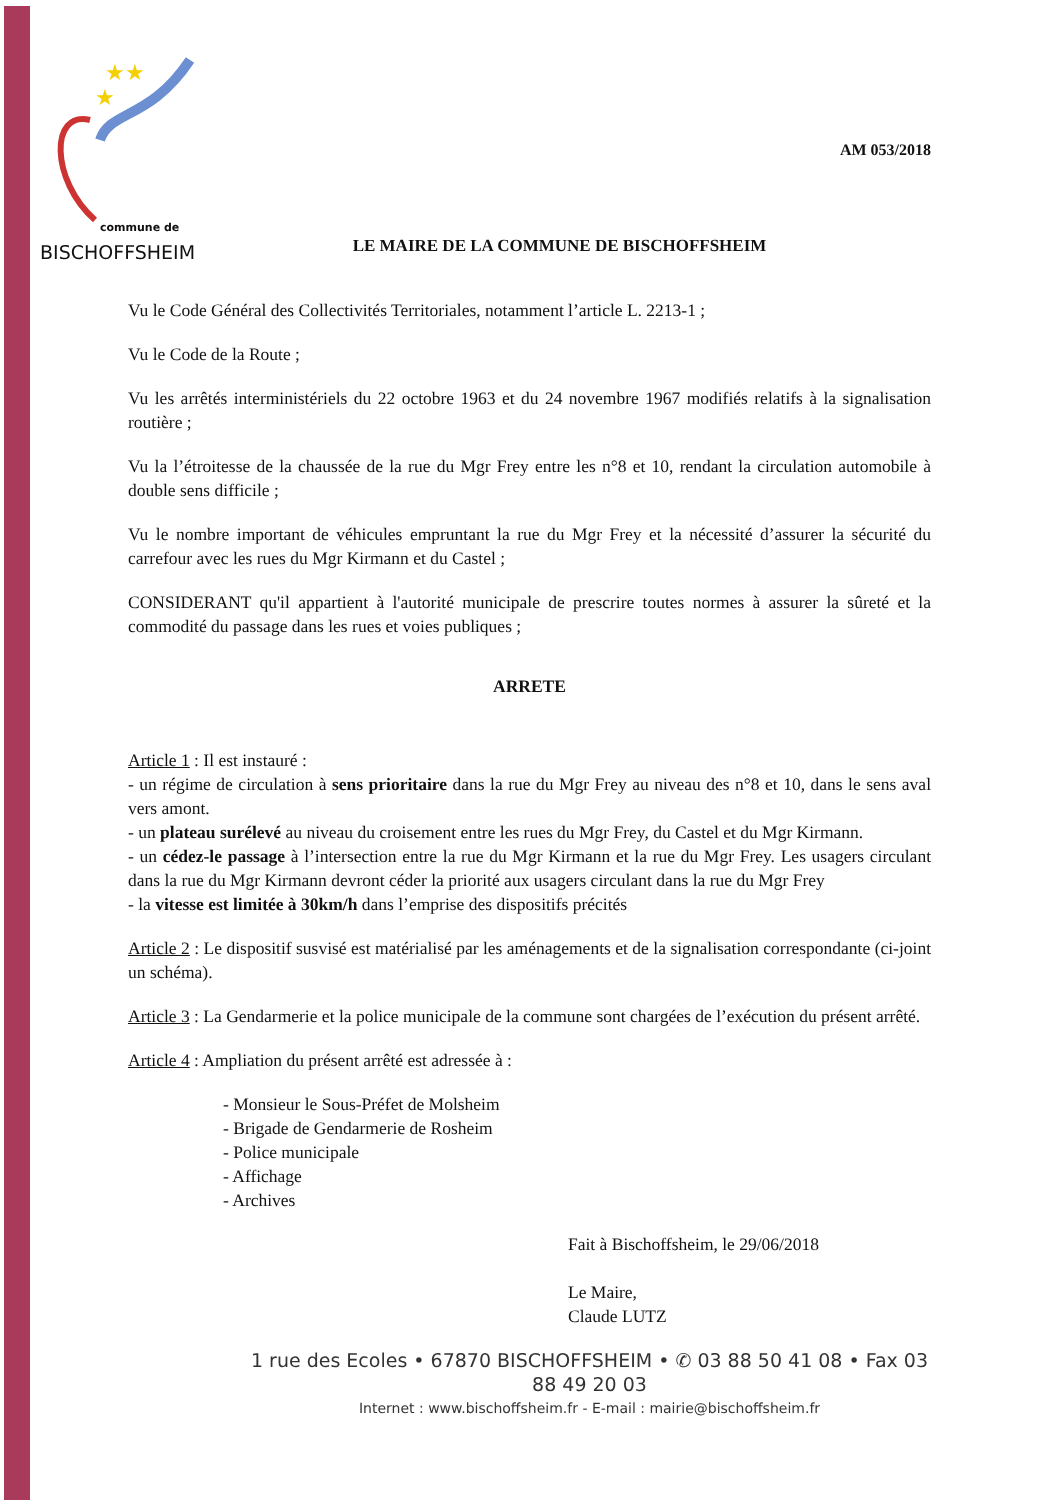★★
★
AM 053/2018
commune de
BISCHOFFSHEIM
LE MAIRE DE LA COMMUNE DE BISCHOFFSHEIM
Vu le Code Général des Collectivités Territoriales, notamment l’article L. 2213-1 ;
Vu le Code de la Route ;
Vu les arrêtés interministériels du 22 octobre 1963 et du 24 novembre 1967 modifiés relatifs à la signalisation routière ;
Vu la l’étroitesse de la chaussée de la rue du Mgr Frey entre les n°8 et 10, rendant la circulation automobile à double sens difficile ;
Vu le nombre important de véhicules empruntant la rue du Mgr Frey et la nécessité d’assurer la sécurité du carrefour avec les rues du Mgr Kirmann et du Castel ;
CONSIDERANT qu'il appartient à l'autorité municipale de prescrire toutes normes à assurer la sûreté et la commodité du passage dans les rues et voies publiques ;
ARRETE
Article 1 : Il est instauré :
- un régime de circulation à sens prioritaire dans la rue du Mgr Frey au niveau des n°8 et 10, dans le sens aval vers amont.
- un plateau surélevé au niveau du croisement entre les rues du Mgr Frey, du Castel et du Mgr Kirmann.
- un cédez-le passage à l’intersection entre la rue du Mgr Kirmann et la rue du Mgr Frey. Les usagers circulant dans la rue du Mgr Kirmann devront céder la priorité aux usagers circulant dans la rue du Mgr Frey
- la vitesse est limitée à 30km/h dans l’emprise des dispositifs précités
Article 2 : Le dispositif susvisé est matérialisé par les aménagements et de la signalisation correspondante (ci-joint un schéma).
Article 3 : La Gendarmerie et la police municipale de la commune sont chargées de l’exécution du présent arrêté.
Article 4 : Ampliation du présent arrêté est adressée à :
- Monsieur le Sous-Préfet de Molsheim
- Brigade de Gendarmerie de Rosheim
- Police municipale
- Affichage
- Archives
Fait à Bischoffsheim, le 29/06/2018
Le Maire,
Claude LUTZ
1 rue des Ecoles • 67870 BISCHOFFSHEIM • ✆ 03 88 50 41 08 • Fax 03 88 49 20 03
Internet : www.bischoffsheim.fr - E-mail : mairie@bischoffsheim.fr